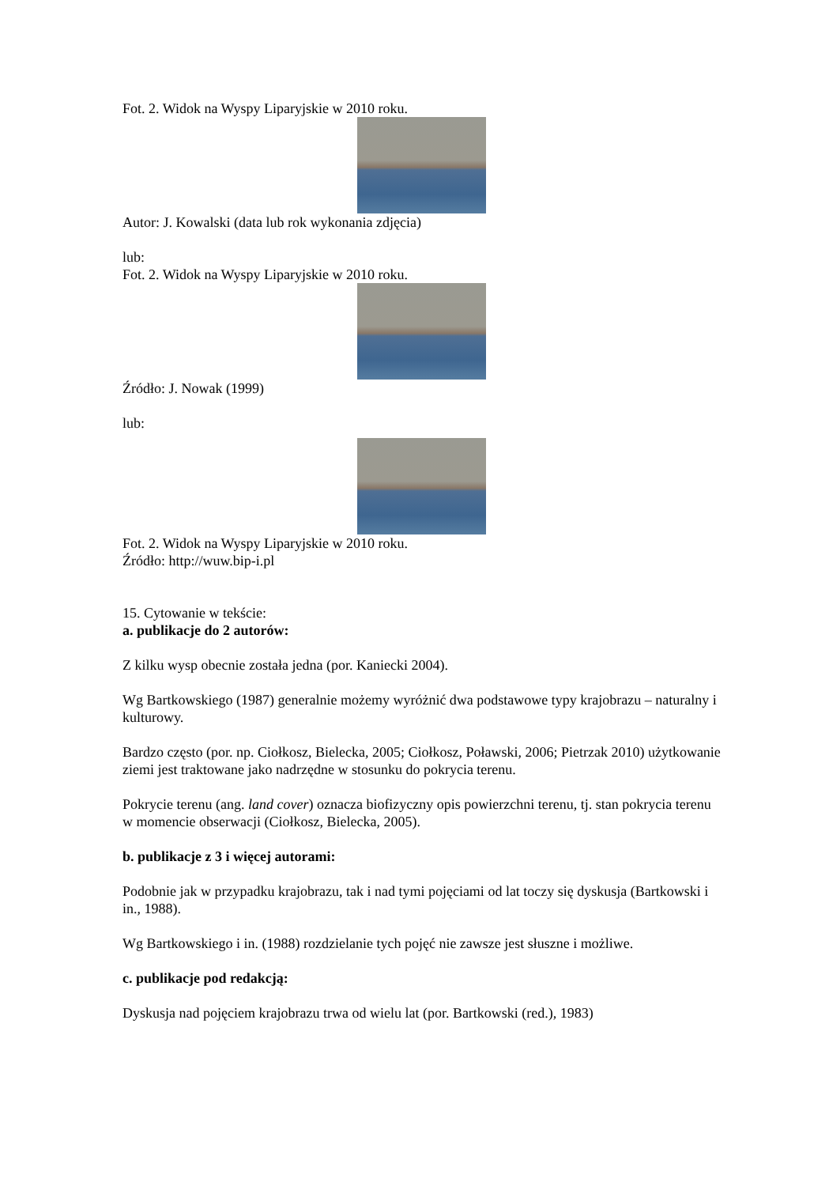Fot. 2. Widok na Wyspy Liparyjskie w 2010 roku.
Autor: J. Kowalski (data lub rok wykonania zdjęcia)
lub:
Fot. 2. Widok na Wyspy Liparyjskie w 2010 roku.
Źródło: J. Nowak (1999)
lub:
Fot. 2. Widok na Wyspy Liparyjskie w 2010 roku.
Źródło: http://wuw.bip-i.pl
15. Cytowanie w tekście:
a. publikacje do 2 autorów:
Z kilku wysp obecnie została jedna (por. Kaniecki 2004).
Wg Bartkowskiego (1987) generalnie możemy wyróżnić dwa podstawowe typy krajobrazu – naturalny i kulturowy.
Bardzo często (por. np. Ciołkosz, Bielecka, 2005; Ciołkosz, Poławski, 2006; Pietrzak 2010) użytkowanie ziemi jest traktowane jako nadrzędne w stosunku do pokrycia terenu.
Pokrycie terenu (ang. land cover) oznacza biofizyczny opis powierzchni terenu, tj. stan pokrycia terenu w momencie obserwacji (Ciołkosz, Bielecka, 2005).
b. publikacje z 3 i więcej autorami:
Podobnie jak w przypadku krajobrazu, tak i nad tymi pojęciami od lat toczy się dyskusja (Bartkowski i in., 1988).
Wg Bartkowskiego i in. (1988) rozdzielanie tych pojęć nie zawsze jest słuszne i możliwe.
c. publikacje pod redakcją:
Dyskusja nad pojęciem krajobrazu trwa od wielu lat (por. Bartkowski (red.), 1983)